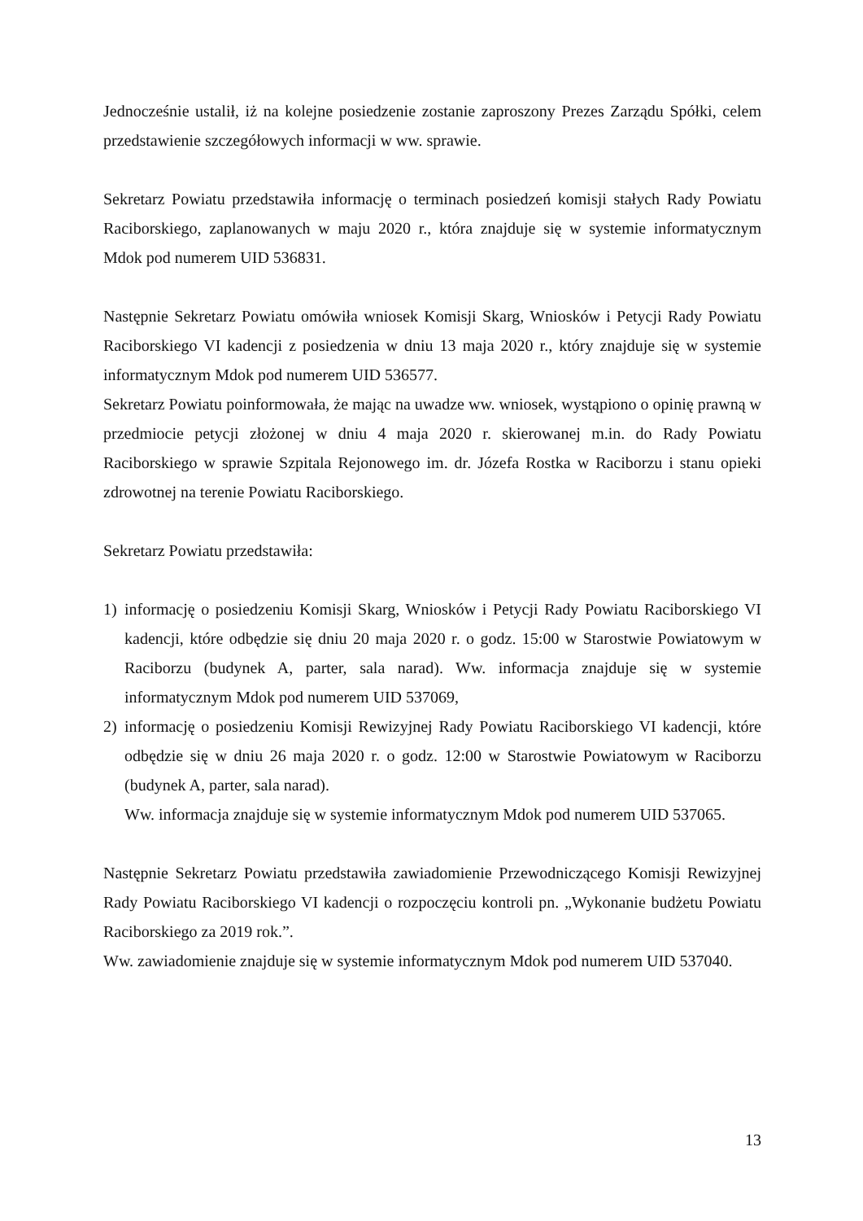Jednocześnie ustalił, iż na kolejne posiedzenie zostanie zaproszony Prezes Zarządu Spółki, celem przedstawienie szczegółowych informacji w ww. sprawie.
Sekretarz Powiatu przedstawiła informację o terminach posiedzeń komisji stałych Rady Powiatu Raciborskiego, zaplanowanych w maju 2020 r., która znajduje się w systemie informatycznym Mdok pod numerem UID 536831.
Następnie Sekretarz Powiatu omówiła wniosek Komisji Skarg, Wniosków i Petycji Rady Powiatu Raciborskiego VI kadencji z posiedzenia w dniu 13 maja 2020 r., który znajduje się w systemie informatycznym Mdok pod numerem UID 536577.
Sekretarz Powiatu poinformowała, że mając na uwadze ww. wniosek, wystąpiono o opinię prawną w przedmiocie petycji złożonej w dniu 4 maja 2020 r. skierowanej m.in. do Rady Powiatu Raciborskiego w sprawie Szpitala Rejonowego im. dr. Józefa Rostka w Raciborzu i stanu opieki zdrowotnej na terenie Powiatu Raciborskiego.
Sekretarz Powiatu przedstawiła:
1) informację o posiedzeniu Komisji Skarg, Wniosków i Petycji Rady Powiatu Raciborskiego VI kadencji, które odbędzie się dniu 20 maja 2020 r. o godz. 15:00 w Starostwie Powiatowym w Raciborzu (budynek A, parter, sala narad). Ww. informacja znajduje się w systemie informatycznym Mdok pod numerem UID 537069,
2) informację o posiedzeniu Komisji Rewizyjnej Rady Powiatu Raciborskiego VI kadencji, które odbędzie się w dniu 26 maja 2020 r. o godz. 12:00 w Starostwie Powiatowym w Raciborzu (budynek A, parter, sala narad).
Ww. informacja znajduje się w systemie informatycznym Mdok pod numerem UID 537065.
Następnie Sekretarz Powiatu przedstawiła zawiadomienie Przewodniczącego Komisji Rewizyjnej Rady Powiatu Raciborskiego VI kadencji o rozpoczęciu kontroli pn. „Wykonanie budżetu Powiatu Raciborskiego za 2019 rok.”.
Ww. zawiadomienie znajduje się w systemie informatycznym Mdok pod numerem UID 537040.
13